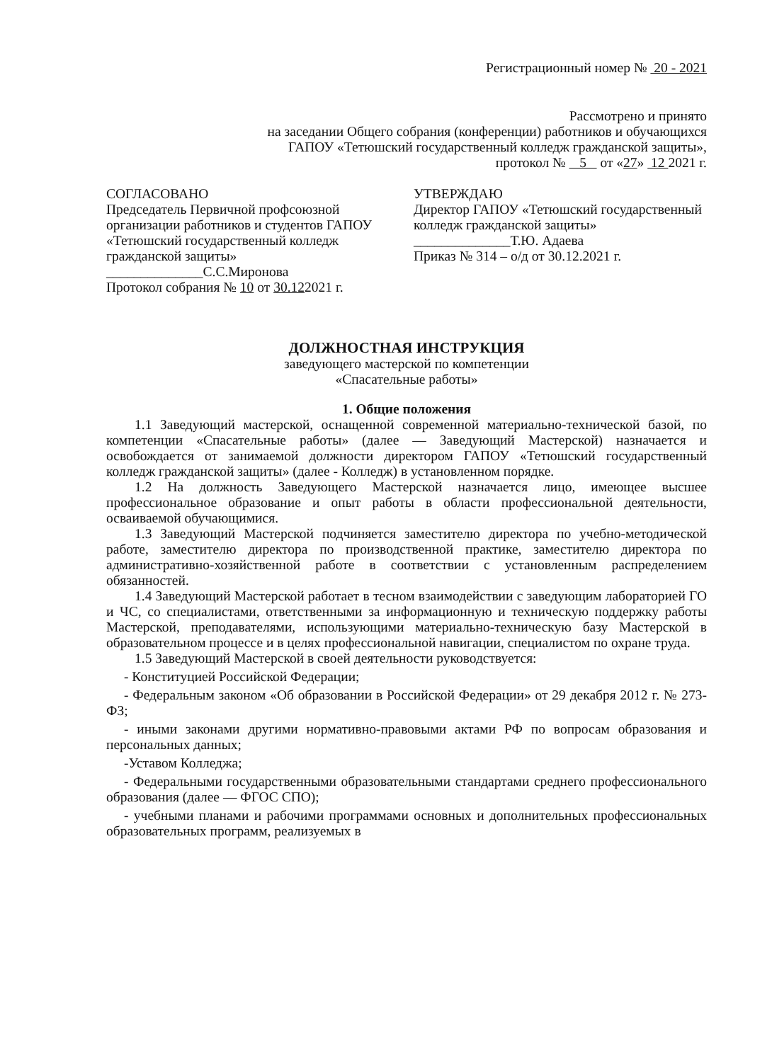Регистрационный номер № 20 - 2021
Рассмотрено и принято
на заседании Общего собрания (конференции) работников и обучающихся
ГАПОУ «Тетюшский государственный колледж гражданской защиты»,
протокол № 5 от «27» 12 2021 г.
СОГЛАСОВАНО
Председатель Первичной профсоюзной организации работников и студентов ГАПОУ «Тетюшский государственный колледж
гражданской защиты»
______________С.С.Миронова
Протокол собрания № 10 от 30.122021 г.
УТВЕРЖДАЮ
Директор ГАПОУ «Тетюшский государственный колледж гражданской защиты»
______________Т.Ю. Адаева
Приказ № 314 – о/д от 30.12.2021 г.
ДОЛЖНОСТНАЯ ИНСТРУКЦИЯ
заведующего мастерской по компетенции
«Спасательные работы»
1. Общие положения
1.1 Заведующий мастерской, оснащенной современной материально-технической базой, по компетенции «Спасательные работы» (далее — Заведующий Мастерской) назначается и освобождается от занимаемой должности директором ГАПОУ «Тетюшский государственный колледж гражданской защиты» (далее - Колледж) в установленном порядке.
1.2 На должность Заведующего Мастерской назначается лицо, имеющее высшее профессиональное образование и опыт работы в области профессиональной деятельности, осваиваемой обучающимися.
1.3 Заведующий Мастерской подчиняется заместителю директора по учебно-методической работе, заместителю директора по производственной практике, заместителю директора по административно-хозяйственной работе в соответствии с установленным распределением обязанностей.
1.4 Заведующий Мастерской работает в тесном взаимодействии с заведующим лабораторией ГО и ЧС, со специалистами, ответственными за информационную и техническую поддержку работы Мастерской, преподавателями, использующими материально-техническую базу Мастерской в образовательном процессе и в целях профессиональной навигации, специалистом по охране труда.
1.5 Заведующий Мастерской в своей деятельности руководствуется:
- Конституцией Российской Федерации;
- Федеральным законом «Об образовании в Российской Федерации» от 29 декабря 2012 г. № 273-ФЗ;
- иными законами другими нормативно-правовыми актами РФ по вопросам образования и персональных данных;
-Уставом Колледжа;
- Федеральными государственными образовательными стандартами среднего профессионального образования (далее — ФГОС СПО);
- учебными планами и рабочими программами основных и дополнительных профессиональных образовательных программ, реализуемых в